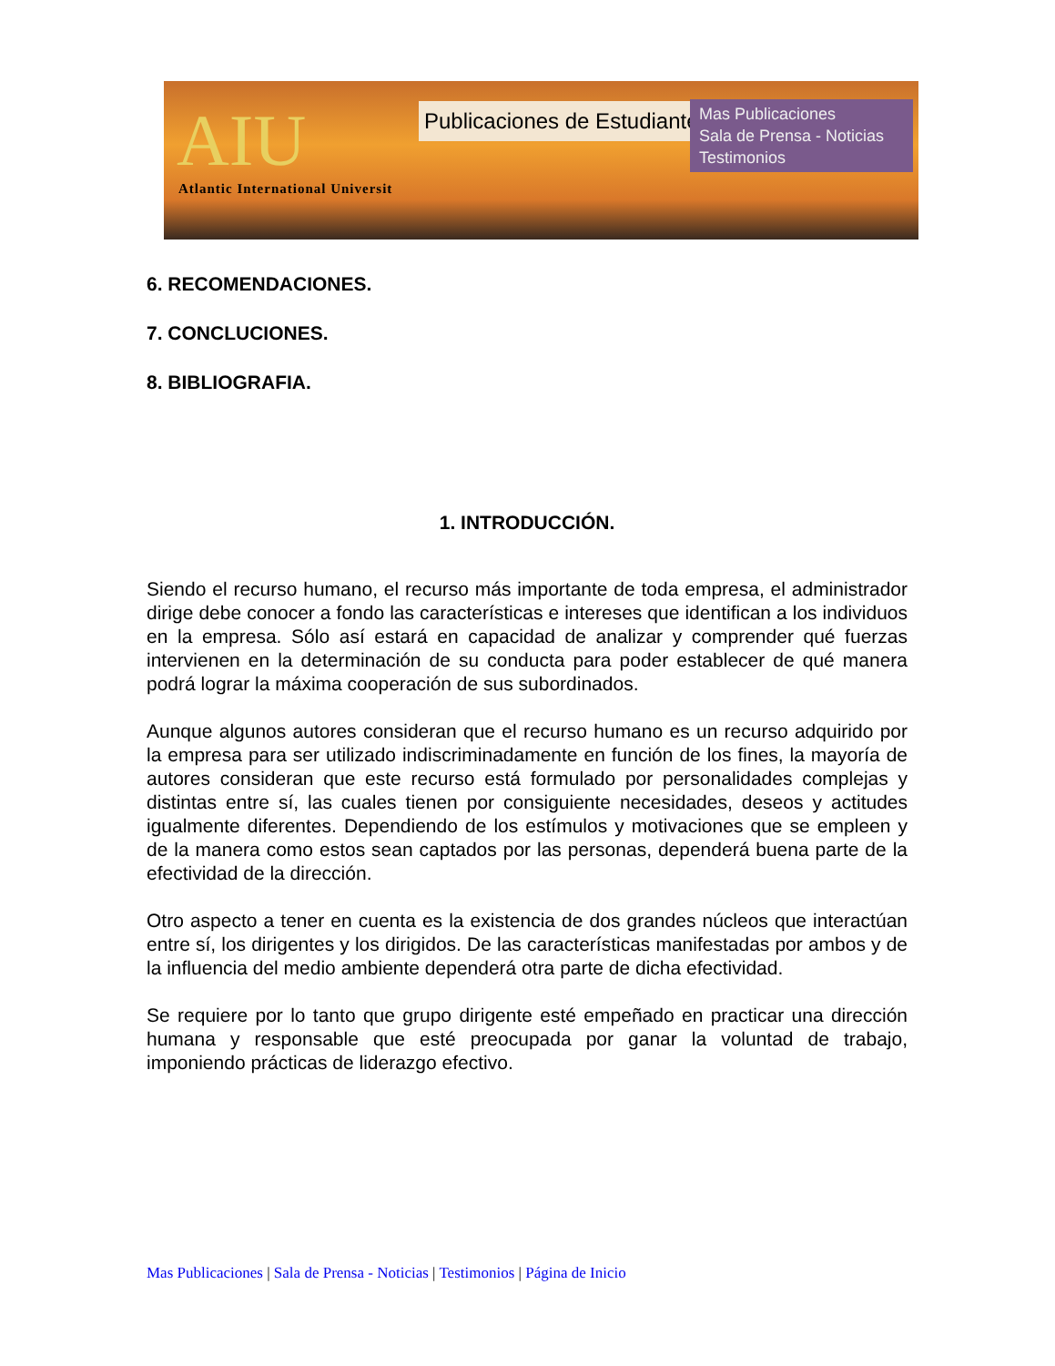AIU
Atlantic International Universit
Publicaciones de Estudiantes
Mas Publicaciones
Sala de Prensa - Noticias
Testimonios
6. RECOMENDACIONES.
7. CONCLUCIONES.
8. BIBLIOGRAFIA.
1. INTRODUCCIÓN.
Siendo el recurso humano, el recurso más importante de toda empresa, el administrador dirige debe conocer a fondo las características e intereses que identifican a los individuos en la empresa. Sólo así estará en capacidad de analizar y comprender qué fuerzas intervienen en la determinación de su conducta para poder establecer de qué manera podrá lograr la máxima cooperación de sus subordinados.
Aunque algunos autores consideran que el recurso humano es un recurso adquirido por la empresa para ser utilizado indiscriminadamente en función de los fines, la mayoría de autores consideran que este recurso está formulado por personalidades complejas y distintas entre sí, las cuales tienen por consiguiente necesidades, deseos y actitudes igualmente diferentes. Dependiendo de los estímulos y motivaciones que se empleen y de la manera como estos sean captados por las personas, dependerá buena parte de la efectividad de la dirección.
Otro aspecto a tener en cuenta es la existencia de dos grandes núcleos que interactúan entre sí, los dirigentes y los dirigidos. De las características manifestadas por ambos y de la influencia del medio ambiente dependerá otra parte de dicha efectividad.
Se requiere por lo tanto que grupo dirigente esté empeñado en practicar una dirección humana y responsable que esté preocupada por ganar la voluntad de trabajo, imponiendo prácticas de liderazgo efectivo.
Mas Publicaciones | Sala de Prensa - Noticias | Testimonios | Página de Inicio